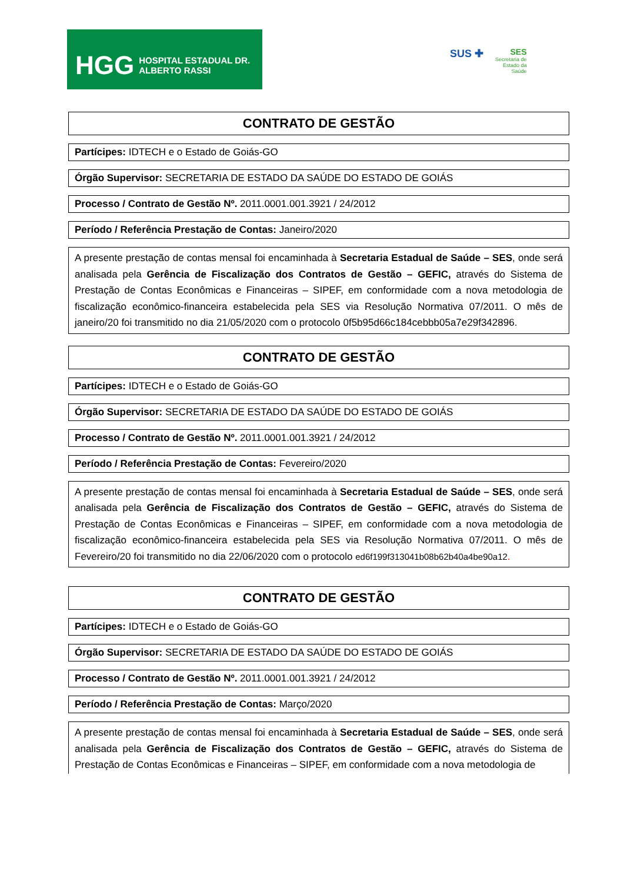HGG HOSPITAL ESTADUAL DR. ALBERTO RASSI
SUS ✚
SES
Secretaria de
Estado da
Saúde
CONTRATO DE GESTÃO
Partícipes: IDTECH e o Estado de Goiás-GO
Órgão Supervisor: SECRETARIA DE ESTADO DA SAÚDE DO ESTADO DE GOIÁS
Processo / Contrato de Gestão Nº. 2011.0001.001.3921 / 24/2012
Período / Referência Prestação de Contas: Janeiro/2020
A presente prestação de contas mensal foi encaminhada à Secretaria Estadual de Saúde – SES, onde será analisada pela Gerência de Fiscalização dos Contratos de Gestão – GEFIC, através do Sistema de Prestação de Contas Econômicas e Financeiras – SIPEF, em conformidade com a nova metodologia de fiscalização econômico-financeira estabelecida pela SES via Resolução Normativa 07/2011. O mês de janeiro/20 foi transmitido no dia 21/05/2020 com o protocolo 0f5b95d66c184cebbb05a7e29f342896.
CONTRATO DE GESTÃO
Partícipes: IDTECH e o Estado de Goiás-GO
Órgão Supervisor: SECRETARIA DE ESTADO DA SAÚDE DO ESTADO DE GOIÁS
Processo / Contrato de Gestão Nº. 2011.0001.001.3921 / 24/2012
Período / Referência Prestação de Contas: Fevereiro/2020
A presente prestação de contas mensal foi encaminhada à Secretaria Estadual de Saúde – SES, onde será analisada pela Gerência de Fiscalização dos Contratos de Gestão – GEFIC, através do Sistema de Prestação de Contas Econômicas e Financeiras – SIPEF, em conformidade com a nova metodologia de fiscalização econômico-financeira estabelecida pela SES via Resolução Normativa 07/2011. O mês de Fevereiro/20 foi transmitido no dia 22/06/2020 com o protocolo ed6f199f313041b08b62b40a4be90a12.
CONTRATO DE GESTÃO
Partícipes: IDTECH e o Estado de Goiás-GO
Órgão Supervisor: SECRETARIA DE ESTADO DA SAÚDE DO ESTADO DE GOIÁS
Processo / Contrato de Gestão Nº. 2011.0001.001.3921 / 24/2012
Período / Referência Prestação de Contas: Março/2020
A presente prestação de contas mensal foi encaminhada à Secretaria Estadual de Saúde – SES, onde será analisada pela Gerência de Fiscalização dos Contratos de Gestão – GEFIC, através do Sistema de Prestação de Contas Econômicas e Financeiras – SIPEF, em conformidade com a nova metodologia de